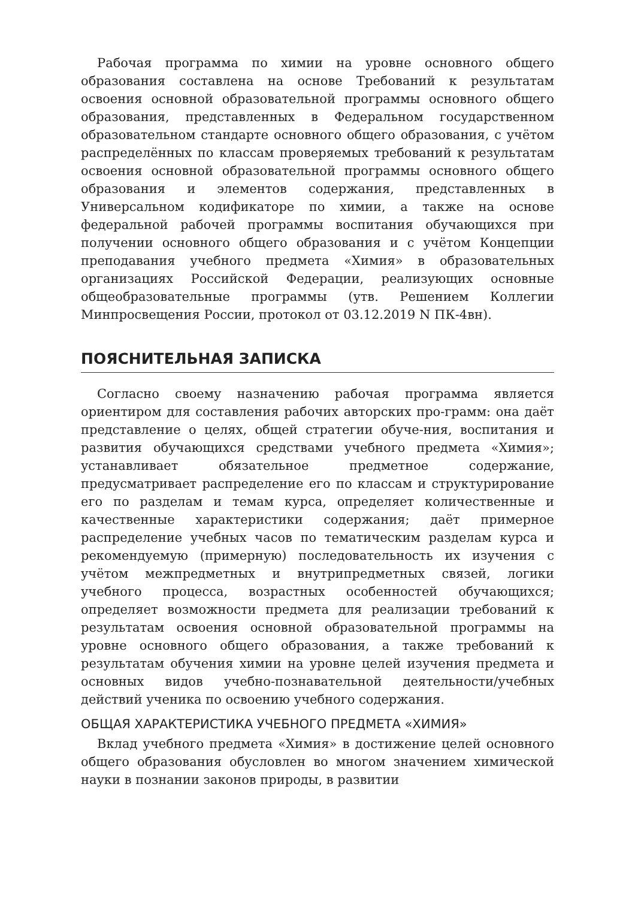Рабочая программа по химии на уровне основного общего образования составлена на основе Требований к результатам освоения основной образовательной программы основного общего образования, представленных в Федеральном государственном образовательном стандарте основного общего образования, с учётом распределённых по классам проверяемых требований к результатам освоения основной образовательной программы основного общего образования и элементов содержания, представленных в Универсальном кодификаторе по химии, а также на основе федеральной рабочей программы воспитания обучающихся при получении основного общего образования и с учётом Концепции преподавания учебного предмета «Химия» в образовательных организациях Российской Федерации, реализующих основные общеобразовательные программы (утв. Решением Коллегии Минпросвещения России, протокол от 03.12.2019 N ПК-4вн).
ПОЯСНИТЕЛЬНАЯ ЗАПИСКА
Согласно своему назначению рабочая программа является ориентиром для составления рабочих авторских про-грамм: она даёт представление о целях, общей стратегии обуче-ния, воспитания и развития обучающихся средствами учебного предмета «Химия»; устанавливает обязательное предметное содержание, предусматривает распределение его по классам и структурирование его по разделам и темам курса, определяет количественные и качественные характеристики содержания; даёт примерное распределение учебных часов по тематическим разделам курса и рекомендуемую (примерную) последовательность их изучения с учётом межпредметных и внутрипредметных связей, логики учебного процесса, возрастных особенностей обучающихся; определяет возможности предмета для реализации требований к результатам освоения основной образовательной программы на уровне основного общего образования, а также требований к результатам обучения химии на уровне целей изучения предмета и основных видов учебно-познавательной деятельности/учебных действий ученика по освоению учебного содержания.
ОБЩАЯ ХАРАКТЕРИСТИКА УЧЕБНОГО ПРЕДМЕТА «ХИМИЯ»
Вклад учебного предмета «Химия» в достижение целей основного общего образования обусловлен во многом значением химической науки в познании законов природы, в развитии